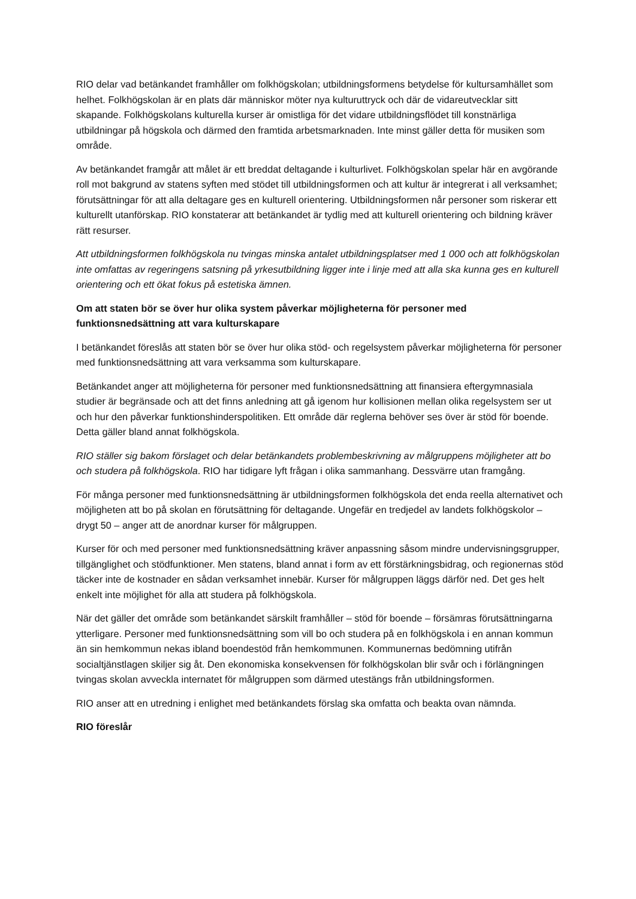RIO delar vad betänkandet framhåller om folkhögskolan; utbildningsformens betydelse för kultursamhället som helhet. Folkhögskolan är en plats där människor möter nya kulturuttryck och där de vidareutvecklar sitt skapande. Folkhögskolans kulturella kurser är omistliga för det vidare utbildningsflödet till konstnärliga utbildningar på högskola och därmed den framtida arbetsmarknaden. Inte minst gäller detta för musiken som område.
Av betänkandet framgår att målet är ett breddat deltagande i kulturlivet. Folkhögskolan spelar här en avgörande roll mot bakgrund av statens syften med stödet till utbildningsformen och att kultur är integrerat i all verksamhet; förutsättningar för att alla deltagare ges en kulturell orientering. Utbildningsformen når personer som riskerar ett kulturellt utanförskap. RIO konstaterar att betänkandet är tydlig med att kulturell orientering och bildning kräver rätt resurser.
Att utbildningsformen folkhögskola nu tvingas minska antalet utbildningsplatser med 1 000 och att folkhögskolan inte omfattas av regeringens satsning på yrkesutbildning ligger inte i linje med att alla ska kunna ges en kulturell orientering och ett ökat fokus på estetiska ämnen.
Om att staten bör se över hur olika system påverkar möjligheterna för personer med funktionsnedsättning att vara kulturskapare
I betänkandet föreslås att staten bör se över hur olika stöd- och regelsystem påverkar möjligheterna för personer med funktionsnedsättning att vara verksamma som kulturskapare.
Betänkandet anger att möjligheterna för personer med funktionsnedsättning att finansiera eftergymnasiala studier är begränsade och att det finns anledning att gå igenom hur kollisionen mellan olika regelsystem ser ut och hur den påverkar funktionshinderspolitiken. Ett område där reglerna behöver ses över är stöd för boende. Detta gäller bland annat folkhögskola.
RIO ställer sig bakom förslaget och delar betänkandets problembeskrivning av målgruppens möjligheter att bo och studera på folkhögskola. RIO har tidigare lyft frågan i olika sammanhang. Dessvärre utan framgång.
För många personer med funktionsnedsättning är utbildningsformen folkhögskola det enda reella alternativet och möjligheten att bo på skolan en förutsättning för deltagande. Ungefär en tredjedel av landets folkhögskolor – drygt 50 – anger att de anordnar kurser för målgruppen.
Kurser för och med personer med funktionsnedsättning kräver anpassning såsom mindre undervisningsgrupper, tillgänglighet och stödfunktioner. Men statens, bland annat i form av ett förstärkningsbidrag, och regionernas stöd täcker inte de kostnader en sådan verksamhet innebär. Kurser för målgruppen läggs därför ned. Det ges helt enkelt inte möjlighet för alla att studera på folkhögskola.
När det gäller det område som betänkandet särskilt framhåller – stöd för boende – försämras förutsättningarna ytterligare. Personer med funktionsnedsättning som vill bo och studera på en folkhögskola i en annan kommun än sin hemkommun nekas ibland boendestöd från hemkommunen. Kommunernas bedömning utifrån socialtjänstlagen skiljer sig åt. Den ekonomiska konsekvensen för folkhögskolan blir svår och i förlängningen tvingas skolan avveckla internatet för målgruppen som därmed utestängs från utbildningsformen.
RIO anser att en utredning i enlighet med betänkandets förslag ska omfatta och beakta ovan nämnda.
RIO föreslår